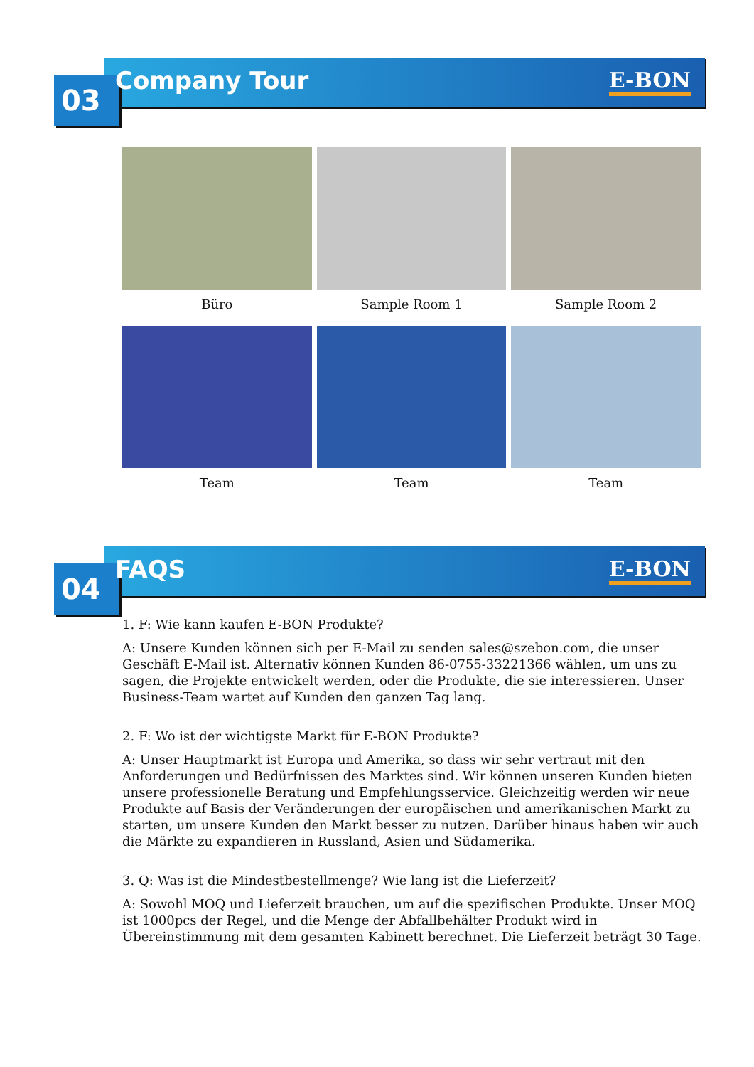03 Company Tour E-BON
Büro
Sample Room 1
Sample Room 2
Team
Team
Team
04 FAQS E-BON
1. F: Wie kann kaufen E-BON Produkte?
A: Unsere Kunden können sich per E-Mail zu senden sales@szebon.com, die unser Geschäft E-Mail ist. Alternativ können Kunden 86-0755-33221366 wählen, um uns zu sagen, die Projekte entwickelt werden, oder die Produkte, die sie interessieren. Unser Business-Team wartet auf Kunden den ganzen Tag lang.
2. F: Wo ist der wichtigste Markt für E-BON Produkte?
A: Unser Hauptmarkt ist Europa und Amerika, so dass wir sehr vertraut mit den Anforderungen und Bedürfnissen des Marktes sind. Wir können unseren Kunden bieten unsere professionelle Beratung und Empfehlungsservice. Gleichzeitig werden wir neue Produkte auf Basis der Veränderungen der europäischen und amerikanischen Markt zu starten, um unsere Kunden den Markt besser zu nutzen. Darüber hinaus haben wir auch die Märkte zu expandieren in Russland, Asien und Südamerika.
3. Q: Was ist die Mindestbestellmenge? Wie lang ist die Lieferzeit?
A: Sowohl MOQ und Lieferzeit brauchen, um auf die spezifischen Produkte. Unser MOQ ist 1000pcs der Regel, und die Menge der Abfallbehälter Produkt wird in Übereinstimmung mit dem gesamten Kabinett berechnet. Die Lieferzeit beträgt 30 Tage.